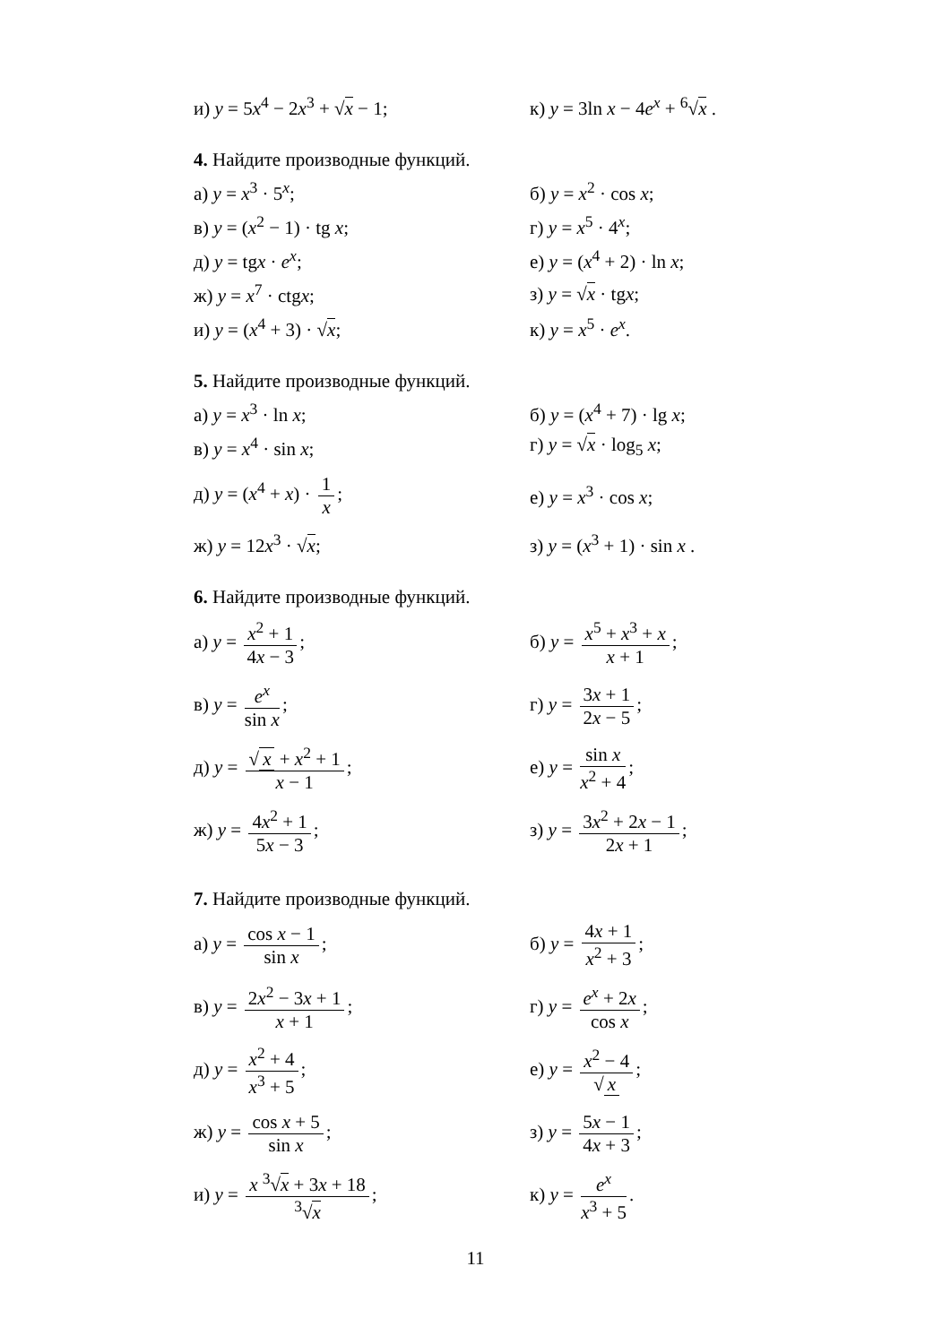и) y = 5x<sup>4</sup> − 2x<sup>3</sup> + √x − 1;
к) y = 3ln x − 4e<sup>x</sup> + <sup>6</sup>√x .
4. Найдите производные функций.
а) y = x<sup>3</sup> · 5<sup>x</sup>; б) y = x<sup>2</sup> · cos x;
в) y = (x<sup>2</sup> − 1) · tg x; г) y = x<sup>5</sup> · 4<sup>x</sup>;
д) y = tgx · e<sup>x</sup>;
е) y = (x<sup>4</sup> + 2) · ln x;
ж) y = x<sup>7</sup> · ctgx; з) y = √x · tgx;
и) y = (x<sup>4</sup> + 3) · √x; к) y = x<sup>5</sup> · e<sup>x</sup>.
5. Найдите производные функций.
а) y = x<sup>3</sup> · ln x;
б) y = (x<sup>4</sup> + 7) · lg x;
в) y = x<sup>4</sup> · sin x; г) y = √x · log<sub>5</sub> x;
д) y = (x<sup>4</sup> + x) · 1 x; е) y = x<sup>3</sup> · cos x;
ж) y = 12x<sup>3</sup> · √x;
з) y = (x<sup>3</sup> + 1) · sin x .
6. Найдите производные функций.
а) y = x<sup>2</sup> + 1 4x − 3;
б) y = x<sup>5</sup> + x<sup>3</sup> + x x + 1;
в) y = e<sup>x</sup> sin x; г) y = 3x + 1 2x − 5;
д) y = √ x + x<sup>2</sup> + 1 x − 1; е) y = sin x x<sup>2</sup> + 4;
ж) y = 4x<sup>2</sup> + 1 5x − 3;
з) y = 3x<sup>2</sup> + 2x − 1 2x + 1;
7. Найдите производные функций.
а) y = cos x − 1 sin x; б) y = 4x + 1 x<sup>2</sup> + 3;
в) y = 2x<sup>2</sup> − 3x + 1 x + 1; г) y = e<sup>x</sup> + 2x cos x;
д) y = x<sup>2</sup> + 4 x<sup>3</sup> + 5; е) y = x<sup>2</sup> − 4 √ x;
ж) y = cos x + 5 sin x; з) y = 5x − 1 4x + 3;
и) y = x <sup>3</sup>√x + 3x + 18<sup>3</sup>√x; к) y = e<sup>x</sup> x<sup>3</sup> + 5.
11